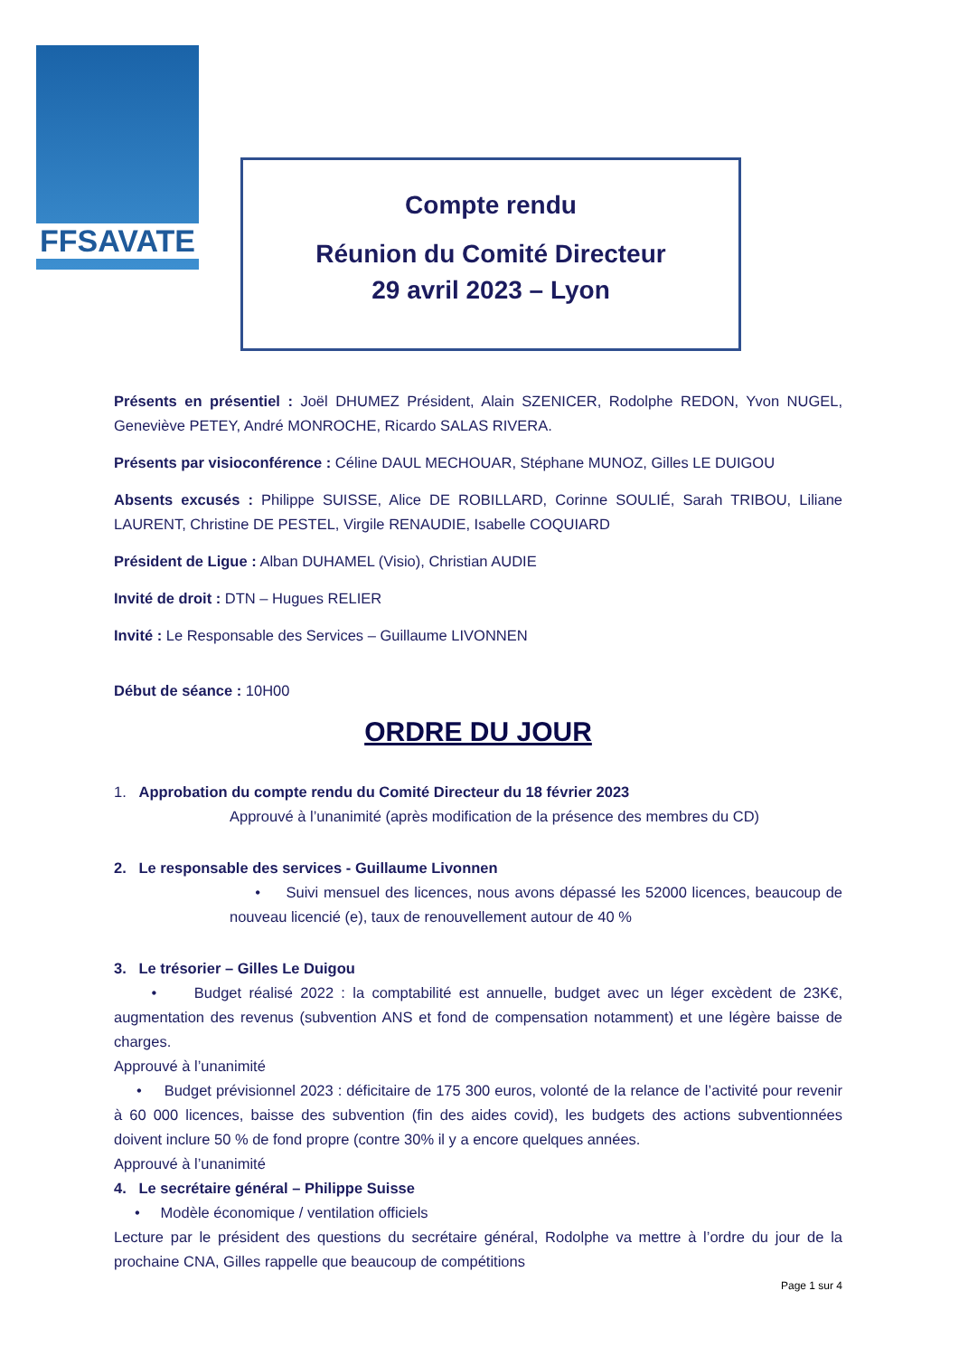FFSAVATE
Compte rendu
Réunion du Comité Directeur
29 avril 2023 – Lyon
Présents en présentiel : Joël DHUMEZ Président, Alain SZENICER, Rodolphe REDON, Yvon NUGEL, Geneviève PETEY, André MONROCHE, Ricardo SALAS RIVERA.
Présents par visioconférence : Céline DAUL MECHOUAR, Stéphane MUNOZ, Gilles LE DUIGOU
Absents excusés : Philippe SUISSE, Alice DE ROBILLARD, Corinne SOULIÉ, Sarah TRIBOU, Liliane LAURENT, Christine DE PESTEL, Virgile RENAUDIE, Isabelle COQUIARD
Président de Ligue : Alban DUHAMEL (Visio), Christian AUDIE
Invité de droit : DTN – Hugues RELIER
Invité : Le Responsable des Services – Guillaume LIVONNEN
Début de séance : 10H00
ORDRE DU JOUR
1. Approbation du compte rendu du Comité Directeur du 18 février 2023
Approuvé à l’unanimité (après modification de la présence des membres du CD)
2. Le responsable des services - Guillaume Livonnen
• Suivi mensuel des licences, nous avons dépassé les 52000 licences, beaucoup de nouveau licencié (e), taux de renouvellement autour de 40 %
3. Le trésorier – Gilles Le Duigou
• Budget réalisé 2022 : la comptabilité est annuelle, budget avec un léger excèdent de 23K€, augmentation des revenus (subvention ANS et fond de compensation notamment) et une légère baisse de charges.
Approuvé à l’unanimité
• Budget prévisionnel 2023 : déficitaire de 175 300 euros, volonté de la relance de l’activité pour revenir à 60 000 licences, baisse des subvention (fin des aides covid), les budgets des actions subventionnées doivent inclure 50 % de fond propre (contre 30% il y a encore quelques années.
Approuvé à l’unanimité
4. Le secrétaire général – Philippe Suisse
• Modèle économique / ventilation officiels
Lecture par le président des questions du secrétaire général, Rodolphe va mettre à l’ordre du jour de la prochaine CNA, Gilles rappelle que beaucoup de compétitions
Page 1 sur 4